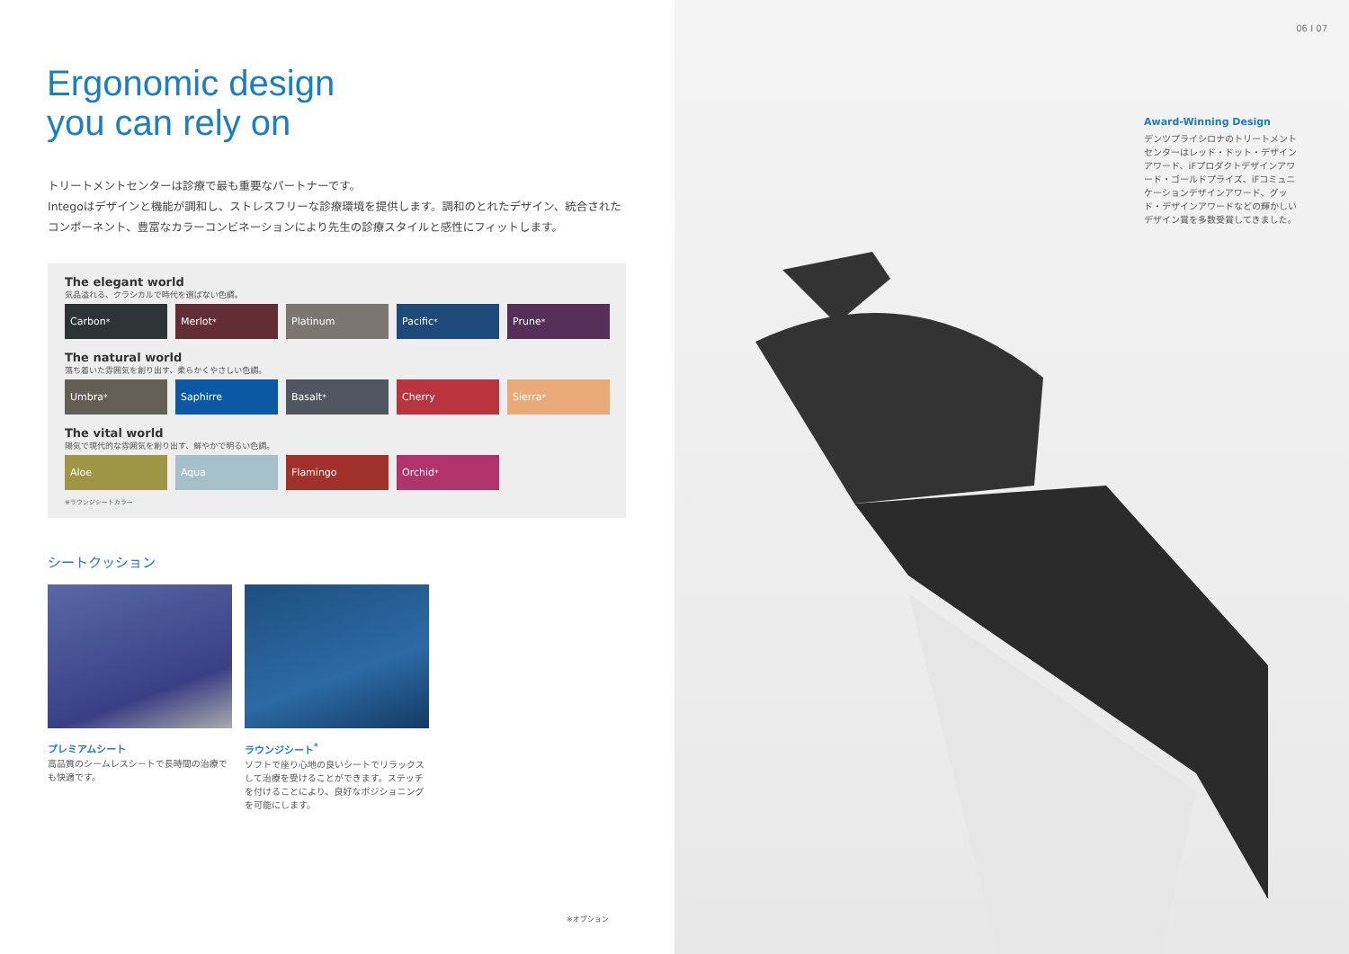Ergonomic design
you can rely on
トリートメントセンターは診療で最も重要なパートナーです。
Integoはデザインと機能が調和し、ストレスフリーな診療環境を提供します。調和のとれたデザイン、統合された
コンポーネント、豊富なカラーコンビネーションにより先生の診療スタイルと感性にフィットします。
The elegant world
気品溢れる、クラシカルで時代を選ばない色調。
Carbon<sup>*</sup> Merlot<sup>*</sup> Platinum Pacific<sup>*</sup> Prune<sup>*</sup>
The natural world
落ち着いた雰囲気を創り出す、柔らかくやさしい色調。
Umbra<sup>*</sup> Saphirre Basalt<sup>*</sup> Cherry Sierra<sup>*</sup>
The vital world
陽気で現代的な雰囲気を創り出す、鮮やかで明るい色調。
Aloe Aqua Flamingo Orchid<sup>*</sup>
※ラウンジシートカラー
シートクッション
プレミアムシート
高品質のシームレスシートで長時間の治療でも快適です。
ラウンジシート<sup>*</sup>
ソフトで座り心地の良いシートでリラックスして治療を受けることができます。ステッチを付けることにより、良好なポジショニングを可能にします。
※オプション
06 I 07
Award-Winning Design
デンツプライシロナのトリートメントセンターはレッド・ドット・デザインアワード、iFプロダクトデザインアワード・ゴールドプライズ、iFコミュニケーションデザインアワード、グッド・デザインアワードなどの輝かしいデザイン賞を多数受賞してきました。